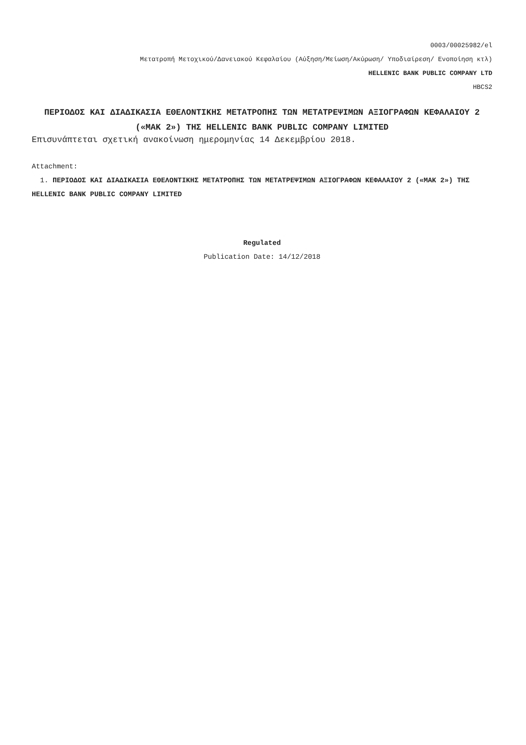0003/00025982/el
Μετατροπή Μετοχικού/Δανειακού Κεφαλαίου (Αύξηση/Μείωση/Ακύρωση/ Υποδιαίρεση/ Ενοποίηση κτλ)
HELLENIC BANK PUBLIC COMPANY LTD
HBCS2
ΠΕΡΙΟΔΟΣ ΚΑΙ ΔΙΑΔΙΚΑΣΙΑ ΕΘΕΛΟΝΤΙΚΗΣ ΜΕΤΑΤΡΟΠΗΣ ΤΩΝ ΜΕΤΑΤΡΕΨΙΜΩΝ ΑΞΙΟΓΡΑΦΩΝ ΚΕΦΑΛΑΙΟΥ 2 («ΜΑΚ 2») ΤΗΣ HELLENIC BANK PUBLIC COMPANY LIMITED
Επισυνάπτεται σχετική ανακοίνωση ημερομηνίας 14 Δεκεμβρίου 2018.
Attachment:
1. ΠΕΡΙΟΔΟΣ ΚΑΙ ΔΙΑΔΙΚΑΣΙΑ ΕΘΕΛΟΝΤΙΚΗΣ ΜΕΤΑΤΡΟΠΗΣ ΤΩΝ ΜΕΤΑΤΡΕΨΙΜΩΝ ΑΞΙΟΓΡΑΦΩΝ ΚΕΦΑΛΑΙΟΥ 2 («ΜΑΚ 2») ΤΗΣ HELLENIC BANK PUBLIC COMPANY LIMITED
Regulated
Publication Date: 14/12/2018